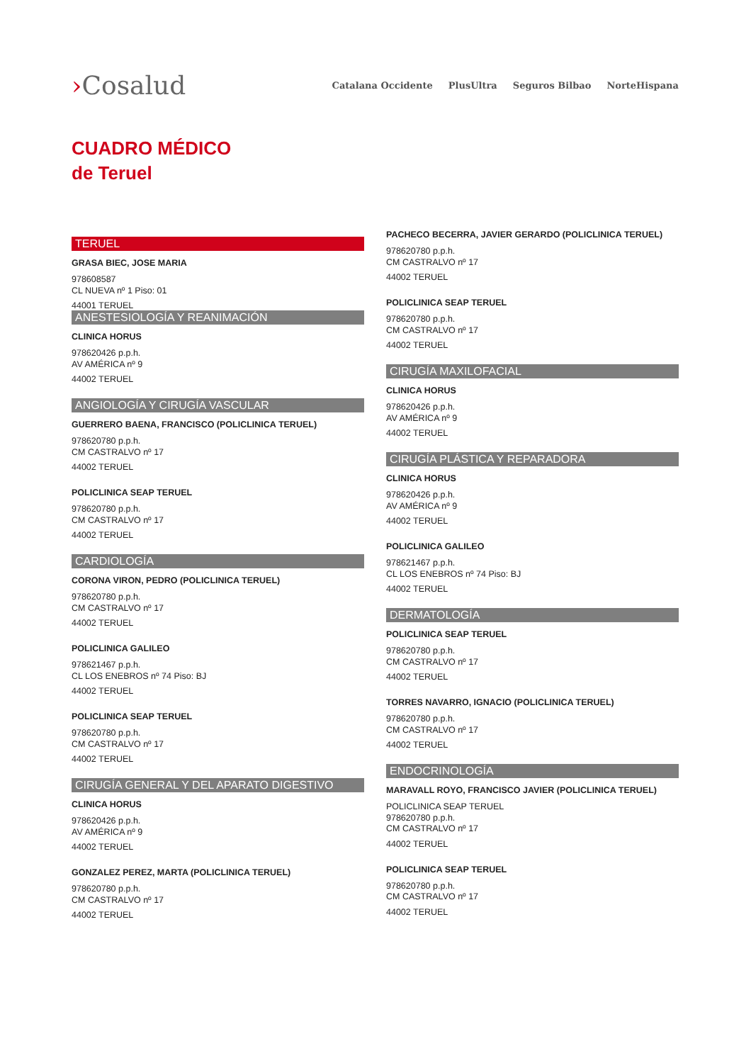›Cosalud
Catalana Occidente PlusUltra Seguros Bilbao NorteHispana
CUADRO MÉDICO
de Teruel
TERUEL
GRASA BIEC, JOSE MARIA
978608587
CL NUEVA nº 1 Piso: 01
44001 TERUEL
ANESTESIOLOGÍA Y REANIMACIÓN
CLINICA HORUS
978620426 p.p.h.
AV AMÉRICA nº 9
44002 TERUEL
ANGIOLOGÍA Y CIRUGÍA VASCULAR
GUERRERO BAENA, FRANCISCO (POLICLINICA TERUEL)
978620780 p.p.h.
CM CASTRALVO nº 17
44002 TERUEL
POLICLINICA SEAP TERUEL
978620780 p.p.h.
CM CASTRALVO nº 17
44002 TERUEL
CARDIOLOGÍA
CORONA VIRON, PEDRO (POLICLINICA TERUEL)
978620780 p.p.h.
CM CASTRALVO nº 17
44002 TERUEL
POLICLINICA GALILEO
978621467 p.p.h.
CL LOS ENEBROS nº 74 Piso: BJ
44002 TERUEL
POLICLINICA SEAP TERUEL
978620780 p.p.h.
CM CASTRALVO nº 17
44002 TERUEL
CIRUGÍA GENERAL Y DEL APARATO DIGESTIVO
CLINICA HORUS
978620426 p.p.h.
AV AMÉRICA nº 9
44002 TERUEL
GONZALEZ PEREZ, MARTA (POLICLINICA TERUEL)
978620780 p.p.h.
CM CASTRALVO nº 17
44002 TERUEL
PACHECO BECERRA, JAVIER GERARDO (POLICLINICA TERUEL)
978620780 p.p.h.
CM CASTRALVO nº 17
44002 TERUEL
POLICLINICA SEAP TERUEL
978620780 p.p.h.
CM CASTRALVO nº 17
44002 TERUEL
CIRUGÍA MAXILOFACIAL
CLINICA HORUS
978620426 p.p.h.
AV AMÉRICA nº 9
44002 TERUEL
CIRUGÍA PLÁSTICA Y REPARADORA
CLINICA HORUS
978620426 p.p.h.
AV AMÉRICA nº 9
44002 TERUEL
POLICLINICA GALILEO
978621467 p.p.h.
CL LOS ENEBROS nº 74 Piso: BJ
44002 TERUEL
DERMATOLOGÍA
POLICLINICA SEAP TERUEL
978620780 p.p.h.
CM CASTRALVO nº 17
44002 TERUEL
TORRES NAVARRO, IGNACIO (POLICLINICA TERUEL)
978620780 p.p.h.
CM CASTRALVO nº 17
44002 TERUEL
ENDOCRINOLOGÍA
MARAVALL ROYO, FRANCISCO JAVIER (POLICLINICA TERUEL)
POLICLINICA SEAP TERUEL
978620780 p.p.h.
CM CASTRALVO nº 17
44002 TERUEL
POLICLINICA SEAP TERUEL
978620780 p.p.h.
CM CASTRALVO nº 17
44002 TERUEL